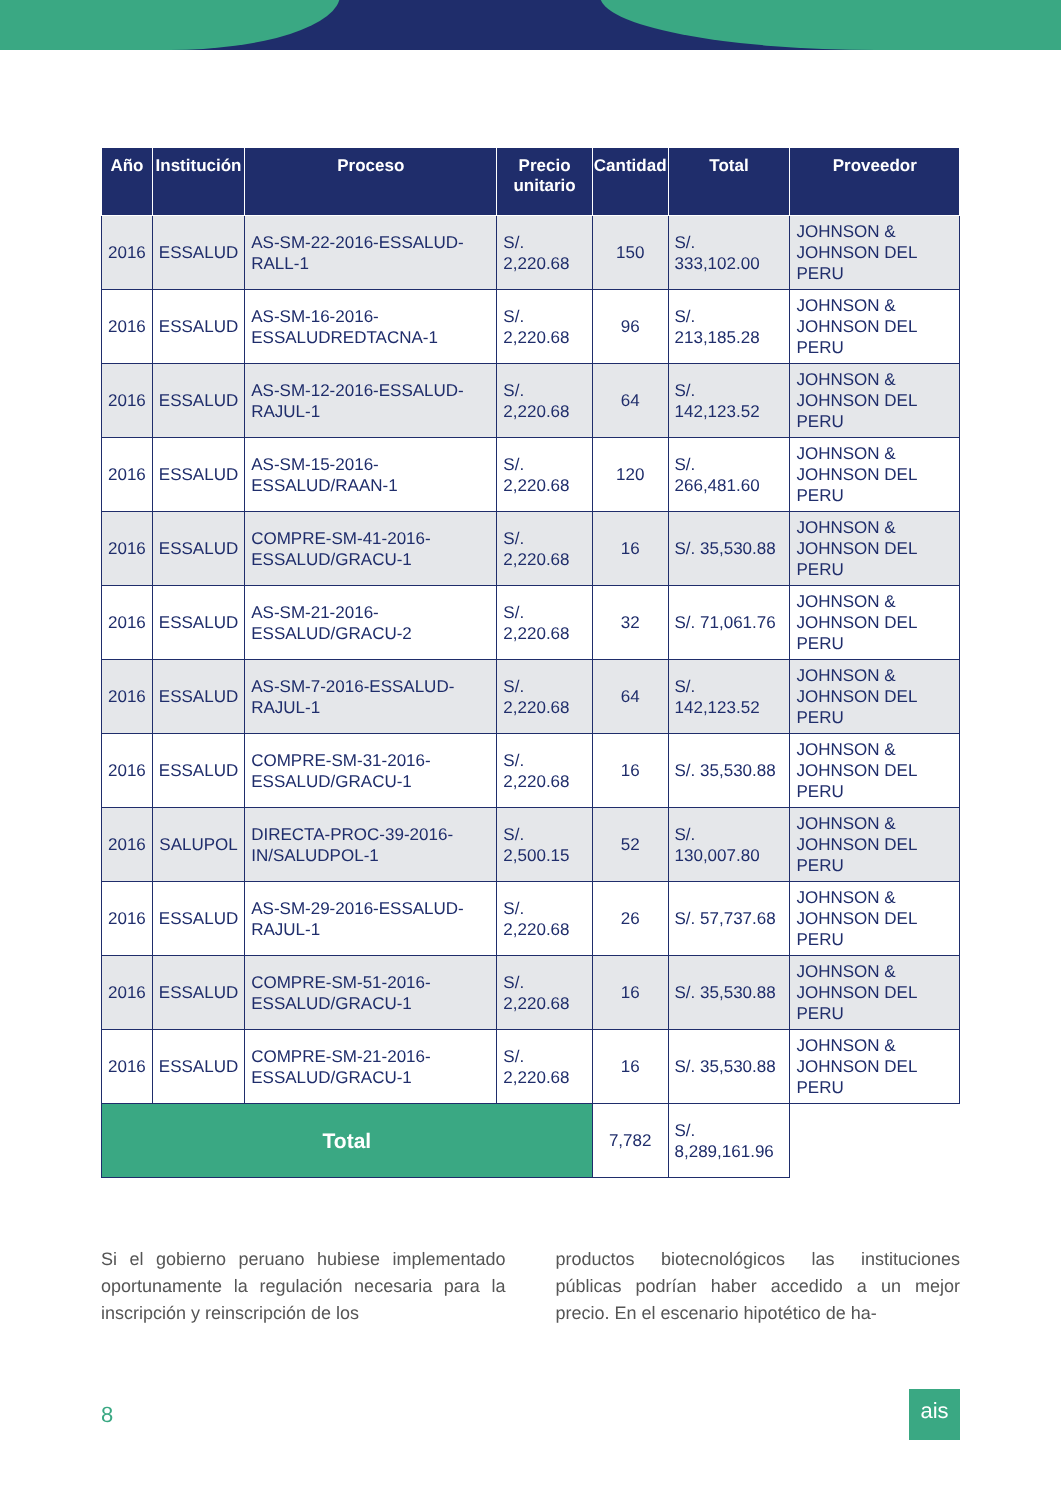| Año | Institución | Proceso | Precio unitario | Cantidad | Total | Proveedor |
| --- | --- | --- | --- | --- | --- | --- |
| 2016 | ESSALUD | AS-SM-22-2016-ESSALUD-RALL-1 | S/. 2,220.68 | 150 | S/. 333,102.00 | JOHNSON & JOHNSON DEL PERU |
| 2016 | ESSALUD | AS-SM-16-2016-ESSALUDREDTACNA-1 | S/. 2,220.68 | 96 | S/. 213,185.28 | JOHNSON & JOHNSON DEL PERU |
| 2016 | ESSALUD | AS-SM-12-2016-ESSALUD-RAJUL-1 | S/. 2,220.68 | 64 | S/. 142,123.52 | JOHNSON & JOHNSON DEL PERU |
| 2016 | ESSALUD | AS-SM-15-2016-ESSALUD/RAAN-1 | S/. 2,220.68 | 120 | S/. 266,481.60 | JOHNSON & JOHNSON DEL PERU |
| 2016 | ESSALUD | COMPRE-SM-41-2016-ESSALUD/GRACU-1 | S/. 2,220.68 | 16 | S/. 35,530.88 | JOHNSON & JOHNSON DEL PERU |
| 2016 | ESSALUD | AS-SM-21-2016-ESSALUD/GRACU-2 | S/. 2,220.68 | 32 | S/. 71,061.76 | JOHNSON & JOHNSON DEL PERU |
| 2016 | ESSALUD | AS-SM-7-2016-ESSALUD-RAJUL-1 | S/. 2,220.68 | 64 | S/. 142,123.52 | JOHNSON & JOHNSON DEL PERU |
| 2016 | ESSALUD | COMPRE-SM-31-2016-ESSALUD/GRACU-1 | S/. 2,220.68 | 16 | S/. 35,530.88 | JOHNSON & JOHNSON DEL PERU |
| 2016 | SALUPOL | DIRECTA-PROC-39-2016-IN/SALUDPOL-1 | S/. 2,500.15 | 52 | S/. 130,007.80 | JOHNSON & JOHNSON DEL PERU |
| 2016 | ESSALUD | AS-SM-29-2016-ESSALUD-RAJUL-1 | S/. 2,220.68 | 26 | S/. 57,737.68 | JOHNSON & JOHNSON DEL PERU |
| 2016 | ESSALUD | COMPRE-SM-51-2016-ESSALUD/GRACU-1 | S/. 2,220.68 | 16 | S/. 35,530.88 | JOHNSON & JOHNSON DEL PERU |
| 2016 | ESSALUD | COMPRE-SM-21-2016-ESSALUD/GRACU-1 | S/. 2,220.68 | 16 | S/. 35,530.88 | JOHNSON & JOHNSON DEL PERU |
| Total | | | | 7,782 | S/. 8,289,161.96 | |
Si el gobierno peruano hubiese implementado oportunamente la regulación necesaria para la inscripción y reinscripción de los
productos biotecnológicos las instituciones públicas podrían haber accedido a un mejor precio. En el escenario hipotético de ha-
8 ais